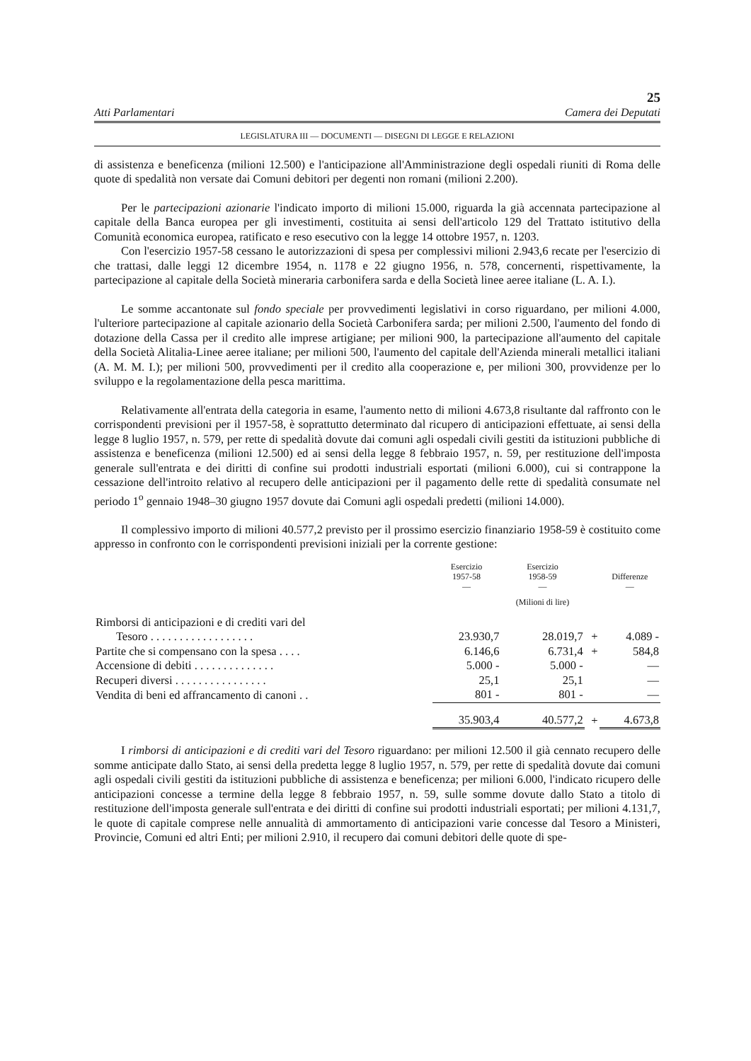25
Atti Parlamentari Camera dei Deputati
LEGISLATURA III — DOCUMENTI — DISEGNI DI LEGGE E RELAZIONI
di assistenza e beneficenza (milioni 12.500) e l'anticipazione all'Amministrazione degli ospedali riuniti di Roma delle quote di spedalità non versate dai Comuni debitori per degenti non romani (milioni 2.200).
Per le partecipazioni azionarie l'indicato importo di milioni 15.000, riguarda la già accennata partecipazione al capitale della Banca europea per gli investimenti, costituita ai sensi dell'articolo 129 del Trattato istitutivo della Comunità economica europea, ratificato e reso esecutivo con la legge 14 ottobre 1957, n. 1203.
Con l'esercizio 1957-58 cessano le autorizzazioni di spesa per complessivi milioni 2.943,6 recate per l'esercizio di che trattasi, dalle leggi 12 dicembre 1954, n. 1178 e 22 giugno 1956, n. 578, concernenti, rispettivamente, la partecipazione al capitale della Società mineraria carbonifera sarda e della Società linee aeree italiane (L. A. I.).
Le somme accantonate sul fondo speciale per provvedimenti legislativi in corso riguardano, per milioni 4.000, l'ulteriore partecipazione al capitale azionario della Società Carbonifera sarda; per milioni 2.500, l'aumento del fondo di dotazione della Cassa per il credito alle imprese artigiane; per milioni 900, la partecipazione all'aumento del capitale della Società Alitalia-Linee aeree italiane; per milioni 500, l'aumento del capitale dell'Azienda minerali metallici italiani (A. M. M. I.); per milioni 500, provvedimenti per il credito alla cooperazione e, per milioni 300, provvidenze per lo sviluppo e la regolamentazione della pesca marittima.
Relativamente all'entrata della categoria in esame, l'aumento netto di milioni 4.673,8 risultante dal raffronto con le corrispondenti previsioni per il 1957-58, è soprattutto determinato dal ricupero di anticipazioni effettuate, ai sensi della legge 8 luglio 1957, n. 579, per rette di spedalità dovute dai comuni agli ospedali civili gestiti da istituzioni pubbliche di assistenza e beneficenza (milioni 12.500) ed ai sensi della legge 8 febbraio 1957, n. 59, per restituzione dell'imposta generale sull'entrata e dei diritti di confine sui prodotti industriali esportati (milioni 6.000), cui si contrappone la cessazione dell'introito relativo al recupero delle anticipazioni per il pagamento delle rette di spedalità consumate nel periodo 1<sup>o</sup> gennaio 1948–30 giugno 1957 dovute dai Comuni agli ospedali predetti (milioni 14.000).
Il complessivo importo di milioni 40.577,2 previsto per il prossimo esercizio finanziario 1958-59 è costituito come appresso in confronto con le corrispondenti previsioni iniziali per la corrente gestione:
| | Esercizio 1957-58 — | Esercizio 1958-59 — | | Differenze — |
| --- | --- | --- | --- | --- |
| | | (Milioni di lire) | | |
| Rimborsi di anticipazioni e di crediti vari del Tesoro . . . . . . . . . . . . . . . . . . | 23.930,7 | 28.019,7 | + | 4.089 - |
| Partite che si compensano con la spesa . . . . | 6.146,6 | 6.731,4 | + | 584,8 |
| Accensione di debiti . . . . . . . . . . . . . . | 5.000 - | 5.000 - | | — |
| Recuperi diversi . . . . . . . . . . . . . . . . | 25,1 | 25,1 | | — |
| Vendita di beni ed affrancamento di canoni . . | 801 - | 801 - | | — |
| | 35.903,4 | 40.577,2 | + | 4.673,8 |
I rimborsi di anticipazioni e di crediti vari del Tesoro riguardano: per milioni 12.500 il già cennato recupero delle somme anticipate dallo Stato, ai sensi della predetta legge 8 luglio 1957, n. 579, per rette di spedalità dovute dai comuni agli ospedali civili gestiti da istituzioni pubbliche di assistenza e beneficenza; per milioni 6.000, l'indicato ricupero delle anticipazioni concesse a termine della legge 8 febbraio 1957, n. 59, sulle somme dovute dallo Stato a titolo di restituzione dell'imposta generale sull'entrata e dei diritti di confine sui prodotti industriali esportati; per milioni 4.131,7, le quote di capitale comprese nelle annualità di ammortamento di anticipazioni varie concesse dal Tesoro a Ministeri, Provincie, Comuni ed altri Enti; per milioni 2.910, il recupero dai comuni debitori delle quote di spe-